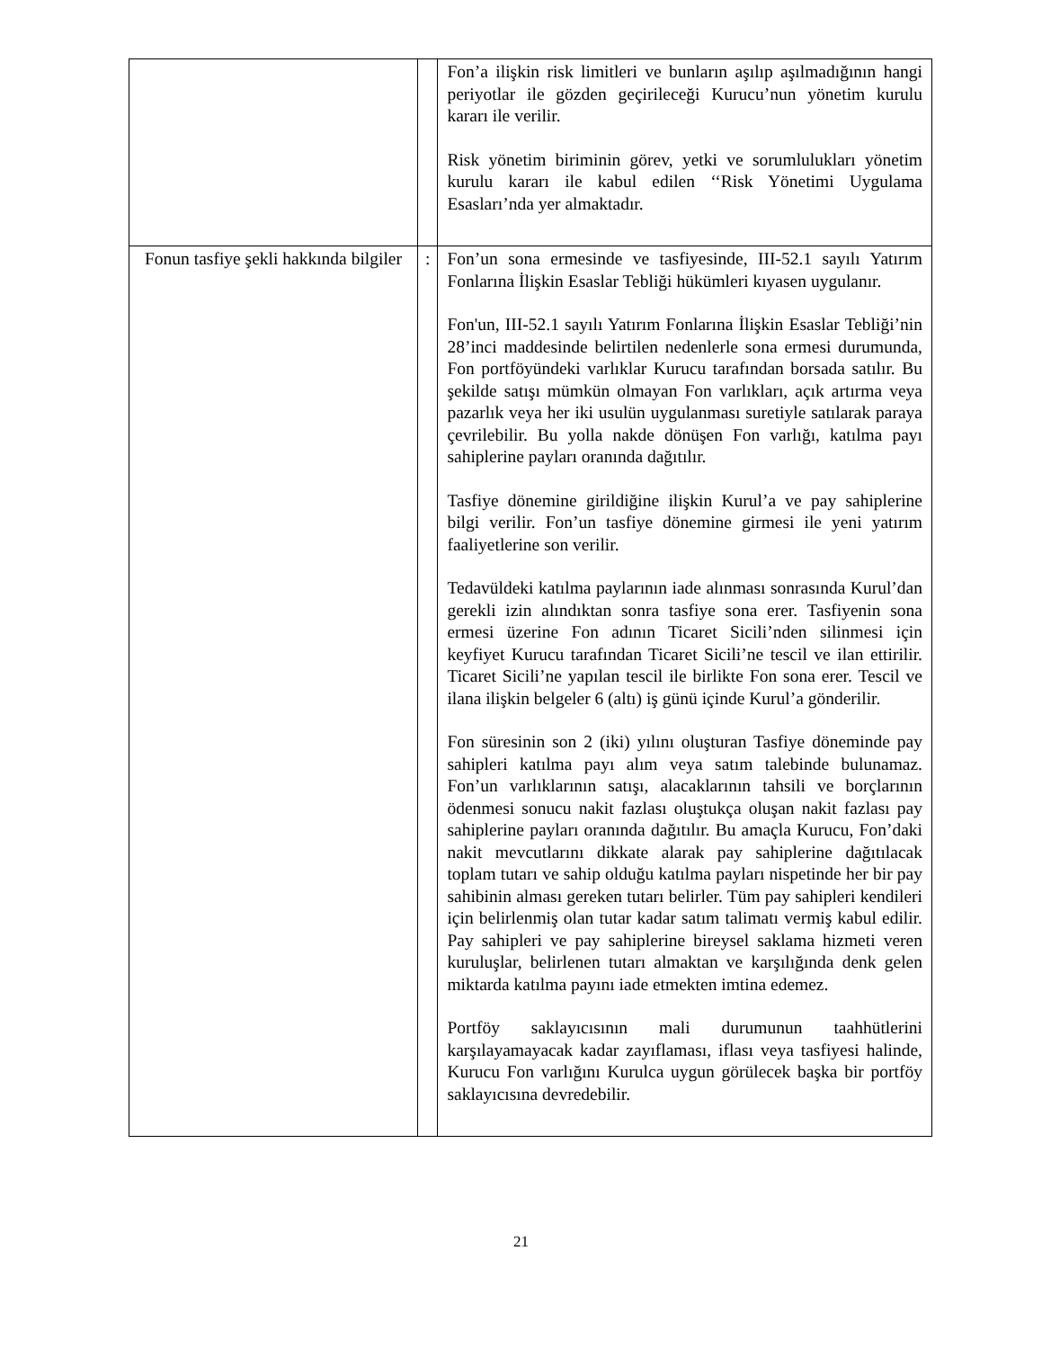| | | Fon’a ilişkin risk limitleri ve bunların aşılıp aşılmadığının hangi periyotlar ile gözden geçirileceği Kurucu’nun yönetim kurulu kararı ile verilir. Risk yönetim biriminin görev, yetki ve sorumlulukları yönetim kurulu kararı ile kabul edilen ‘‘Risk Yönetimi Uygulama Esasları’nda yer almaktadır. |
| Fonun tasfiye şekli hakkında bilgiler | : | Fon’un sona ermesinde ve tasfiyesinde, III-52.1 sayılı Yatırım Fonlarına İlişkin Esaslar Tebliği hükümleri kıyasen uygulanır. Fon'un, III-52.1 sayılı Yatırım Fonlarına İlişkin Esaslar Tebliği’nin 28’inci maddesinde belirtilen nedenlerle sona ermesi durumunda, Fon portföyündeki varlıklar Kurucu tarafından borsada satılır. Bu şekilde satışı mümkün olmayan Fon varlıkları, açık artırma veya pazarlık veya her iki usulün uygulanması suretiyle satılarak paraya çevrilebilir. Bu yolla nakde dönüşen Fon varlığı, katılma payı sahiplerine payları oranında dağıtılır. Tasfiye dönemine girildiğine ilişkin Kurul’a ve pay sahiplerine bilgi verilir. Fon’un tasfiye dönemine girmesi ile yeni yatırım faaliyetlerine son verilir. Tedavüldeki katılma paylarının iade alınması sonrasında Kurul’dan gerekli izin alındıktan sonra tasfiye sona erer. Tasfiyenin sona ermesi üzerine Fon adının Ticaret Sicili’nden silinmesi için keyfiyet Kurucu tarafından Ticaret Sicili’ne tescil ve ilan ettirilir. Ticaret Sicili’ne yapılan tescil ile birlikte Fon sona erer. Tescil ve ilana ilişkin belgeler 6 (altı) iş günü içinde Kurul’a gönderilir. Fon süresinin son 2 (iki) yılını oluşturan Tasfiye döneminde pay sahipleri katılma payı alım veya satım talebinde bulunamaz. Fon’un varlıklarının satışı, alacaklarının tahsili ve borçlarının ödenmesi sonucu nakit fazlası oluştukça oluşan nakit fazlası pay sahiplerine payları oranında dağıtılır. Bu amaçla Kurucu, Fon’daki nakit mevcutlarını dikkate alarak pay sahiplerine dağıtılacak toplam tutarı ve sahip olduğu katılma payları nispetinde her bir pay sahibinin alması gereken tutarı belirler. Tüm pay sahipleri kendileri için belirlenmiş olan tutar kadar satım talimatı vermiş kabul edilir. Pay sahipleri ve pay sahiplerine bireysel saklama hizmeti veren kuruluşlar, belirlenen tutarı almaktan ve karşılığında denk gelen miktarda katılma payını iade etmekten imtina edemez. Portföy saklayıcısının mali durumunun taahhütlerini karşılayamayacak kadar zayıflaması, iflası veya tasfiyesi halinde, Kurucu Fon varlığını Kurulca uygun görülecek başka bir portföy saklayıcısına devredebilir. |
21